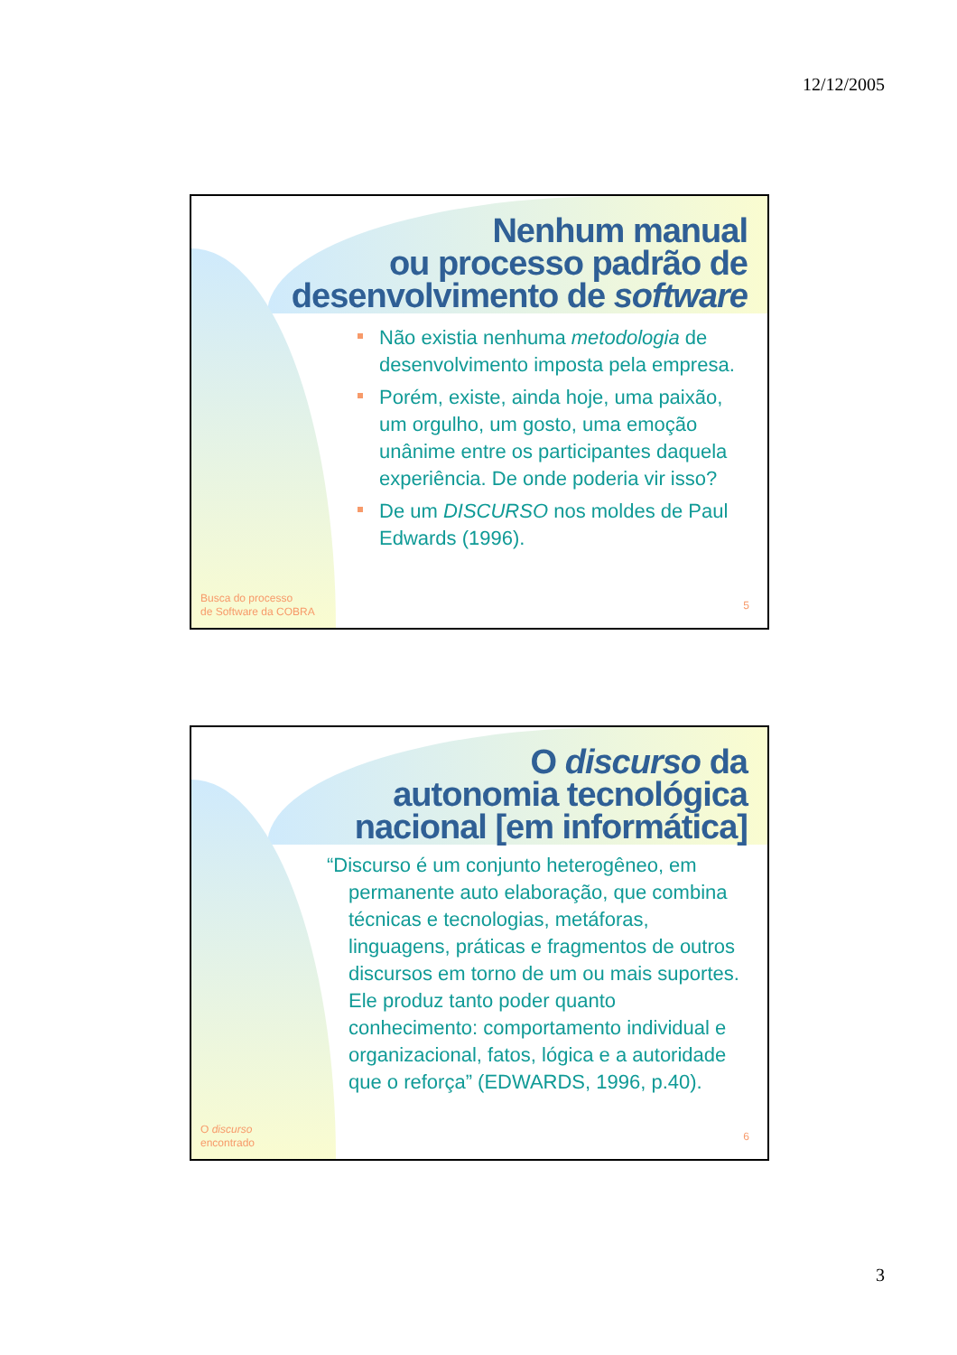12/12/2005
Nenhum manual
ou processo padrão de
desenvolvimento de software
Não existia nenhuma metodologia de desenvolvimento imposta pela empresa.
Porém, existe, ainda hoje, uma paixão, um orgulho, um gosto, uma emoção unânime entre os participantes daquela experiência. De onde poderia vir isso?
De um DISCURSO nos moldes de Paul Edwards (1996).
Busca do processo
de Software da COBRA
5
O discurso da
autonomia tecnológica
nacional [em informática]
“Discurso é um conjunto heterogêneo, em permanente auto elaboração, que combina técnicas e tecnologias, metáforas, linguagens, práticas e fragmentos de outros discursos em torno de um ou mais suportes. Ele produz tanto poder quanto conhecimento: comportamento individual e organizacional, fatos, lógica e a autoridade que o reforça” (EDWARDS, 1996, p.40).
O discurso
encontrado
6
3